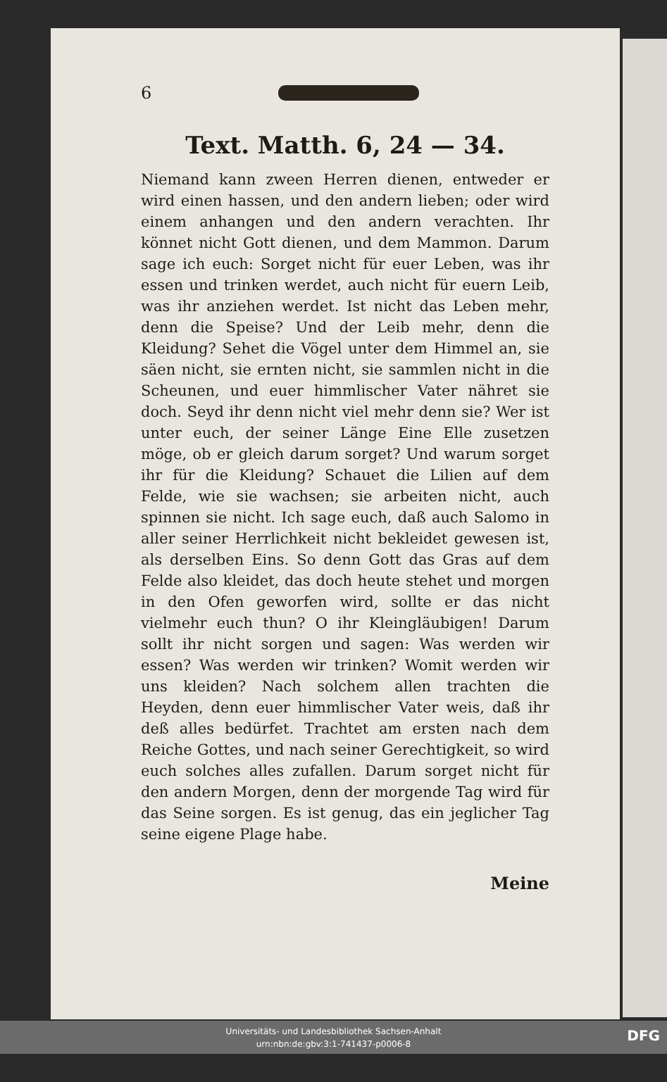6
Text. Matth. 6, 24 — 34.
Niemand kann zween Herren dienen, entweder er wird einen hassen, und den andern lieben; oder wird einem anhangen und den andern verachten. Ihr könnet nicht Gott dienen, und dem Mammon. Darum sage ich euch: Sorget nicht für euer Leben, was ihr essen und trinken werdet, auch nicht für euern Leib, was ihr anziehen werdet. Ist nicht das Leben mehr, denn die Speise? Und der Leib mehr, denn die Kleidung? Sehet die Vögel unter dem Himmel an, sie säen nicht, sie ernten nicht, sie sammlen nicht in die Scheunen, und euer himmlischer Vater nähret sie doch. Seyd ihr denn nicht viel mehr denn sie? Wer ist unter euch, der seiner Länge Eine Elle zusetzen möge, ob er gleich darum sorget? Und warum sorget ihr für die Kleidung? Schauet die Lilien auf dem Felde, wie sie wachsen; sie arbeiten nicht, auch spinnen sie nicht. Ich sage euch, daß auch Salomo in aller seiner Herrlichkeit nicht bekleidet gewesen ist, als derselben Eins. So denn Gott das Gras auf dem Felde also kleidet, das doch heute stehet und morgen in den Ofen geworfen wird, sollte er das nicht vielmehr euch thun? O ihr Kleingläubigen! Darum sollt ihr nicht sorgen und sagen: Was werden wir essen? Was werden wir trinken? Womit werden wir uns kleiden? Nach solchem allen trachten die Heyden, denn euer himmlischer Vater weis, daß ihr deß alles bedürfet. Trachtet am ersten nach dem Reiche Gottes, und nach seiner Gerechtigkeit, so wird euch solches alles zufallen. Darum sorget nicht für den andern Morgen, denn der morgende Tag wird für das Seine sorgen. Es ist genug, das ein jeglicher Tag seine eigene Plage habe.
Meine
Universitäts- und Landesbibliothek Sachsen-Anhalt
urn:nbn:de:gbv:3:1-741437-p0006-8
DFG